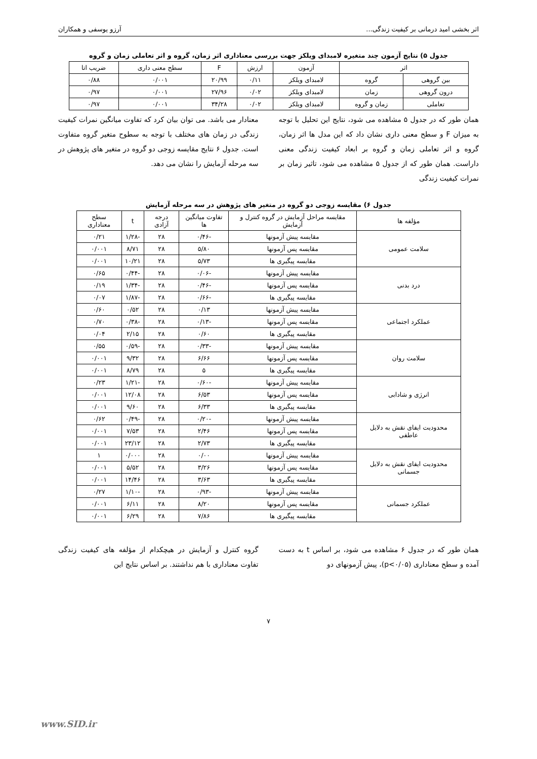اثر بخشی امید درمانی بر کیفیت زندگی... آرزو یوسفی و همکاران
جدول ۵) نتایج آزمون چند متغیره لامبدای ویلکز جهت بررسی معناداری اثر زمان، گروه و اثر تعاملی زمان و گروه
| اثر | | آزمون | ارزش | F | سطح معنی داری | ضریب اتا |
| --- | --- | --- | --- | --- | --- | --- |
| بین گروهی | گروه | لامبدای ویلکز | ۰/۱۱ | ۲۰/۹۹ | ۰/۰۰۱ | ۰/۸۸ |
| درون گروهی | زمان | لامبدای ویلکز | ۰/۰۲ | ۲۷/۹۶ | ۰/۰۰۱ | ۰/۹۷ |
| تعاملی | زمان و گروه | لامبدای ویلکز | ۰/۰۲ | ۳۴/۲۸ | ۰/۰۰۱ | ۰/۹۷ |
همان طور که در جدول ۵ مشاهده می شود، نتایج این تحلیل با توجه به میزان F و سطح معنی داری نشان داد که این مدل ها اثر زمان، گروه و اثر تعاملی زمان و گروه بر ابعاد کیفیت زندگی معنی داراست. همان طور که از جدول ۵ مشاهده می شود، تاثیر زمان بر نمرات کیفیت زندگی
معنادار می باشد. می توان بیان کرد که تفاوت میانگین نمرات کیفیت زندگی در زمان های مختلف با توجه به سطوح متغیر گروه متفاوت است. جدول ۶ نتایج مقایسه زوجی دو گروه در متغیر های پژوهش در سه مرحله آزمایش را نشان می دهد.
جدول ۶) مقایسه زوجی دو گروه در متغیر های پژوهش در سه مرحله آزمایش
| مؤلفه ها | مقایسه مراحل آزمایش در گروه کنترل و آزمایش | تفاوت میانگین ها | درجه آزادی | t | سطح معناداری |
| --- | --- | --- | --- | --- | --- |
| سلامت عمومی | مقایسه پیش آزمونها | -۰/۴۶ | ۲۸ | -۱/۲۸ | ۰/۲۱ |
| | مقایسه پس آزمونها | ۵/۸۰ | ۲۸ | ۸/۷۱ | ۰/۰۰۱ |
| | مقایسه پیگیری ها | ۵/۷۳ | ۲۸ | ۱۰/۲۱ | ۰/۰۰۱ |
| درد بدنی | مقایسه پیش آزمونها | -۰/۰۶ | ۲۸ | -۰/۴۴ | ۰/۶۵ |
| | مقایسه پس آزمونها | -۰/۴۶ | ۲۸ | -۱/۳۴ | ۰/۱۹ |
| | مقایسه پیگیری ها | -۰/۶۶ | ۲۸ | -۱/۸۷ | ۰/۰۷ |
| عملکرد اجتماعی | مقایسه پیش آزمونها | ۰/۱۳ | ۲۸ | ۰/۵۲ | ۰/۶۰ |
| | مقایسه پس آزمونها | -۰/۱۳ | ۲۸ | -۰/۳۸ | ۰/۷۰ |
| | مقایسه پیگیری ها | ۰/۶۰ | ۲۸ | ۲/۱۵ | ۰/۰۴ |
| سلامت روان | مقایسه پیش آزمونها | -۰/۳۳ | ۲۸ | -۰/۵۹ | ۰/۵۵ |
| | مقایسه پس آزمونها | ۶/۶۶ | ۲۸ | ۹/۳۲ | ۰/۰۰۱ |
| | مقایسه پیگیری ها | ۵ | ۲۸ | ۸/۷۹ | ۰/۰۰۱ |
| انرژی و شادابی | مقایسه پیش آزمونها | -۰/۶۰ | ۲۸ | -۱/۲۱ | ۰/۲۳ |
| | مقایسه پس آزمونها | ۶/۵۳ | ۲۸ | ۱۲/۰۸ | ۰/۰۰۱ |
| | مقایسه پیگیری ها | ۶/۳۳ | ۲۸ | ۹/۶۰ | ۰/۰۰۱ |
| محدودیت ایفای نقش به دلایل عاطفی | مقایسه پیش آزمونها | -۰/۲۰ | ۲۸ | -۰/۴۹ | ۰/۶۲ |
| | مقایسه پس آزمونها | ۲/۴۶ | ۲۸ | ۷/۵۳ | ۰/۰۰۱ |
| | مقایسه پیگیری ها | ۲/۷۳ | ۲۸ | ۲۳/۱۲ | ۰/۰۰۱ |
| محدودیت ایفای نقش به دلایل جسمانی | مقایسه پیش آزمونها | ۰/۰۰ | ۲۸ | ۰/۰۰۰ | ۱ |
| | مقایسه پس آزمونها | ۳/۲۶ | ۲۸ | ۵/۵۲ | ۰/۰۰۱ |
| | مقایسه پیگیری ها | ۳/۶۳ | ۲۸ | ۱۴/۴۶ | ۰/۰۰۱ |
| عملکرد جسمانی | مقایسه پیش آزمونها | -۰/۹۳ | ۲۸ | -۱/۱۰ | ۰/۲۷ |
| | مقایسه پس آزمونها | ۸/۲۰ | ۲۸ | ۶/۱۱ | ۰/۰۰۱ |
| | مقایسه پیگیری ها | ۷/۸۶ | ۲۸ | ۶/۲۹ | ۰/۰۰۱ |
همان طور که در جدول ۶ مشاهده می شود، بر اساس t به دست آمده و سطح معناداری (p<۰/۰۵)، پیش آزمونهای دو
گروه کنترل و آزمایش در هیچکدام از مؤلفه های کیفیت زندگی تفاوت معناداری با هم نداشتند. بر اساس نتایج این
۷
www.SID.ir